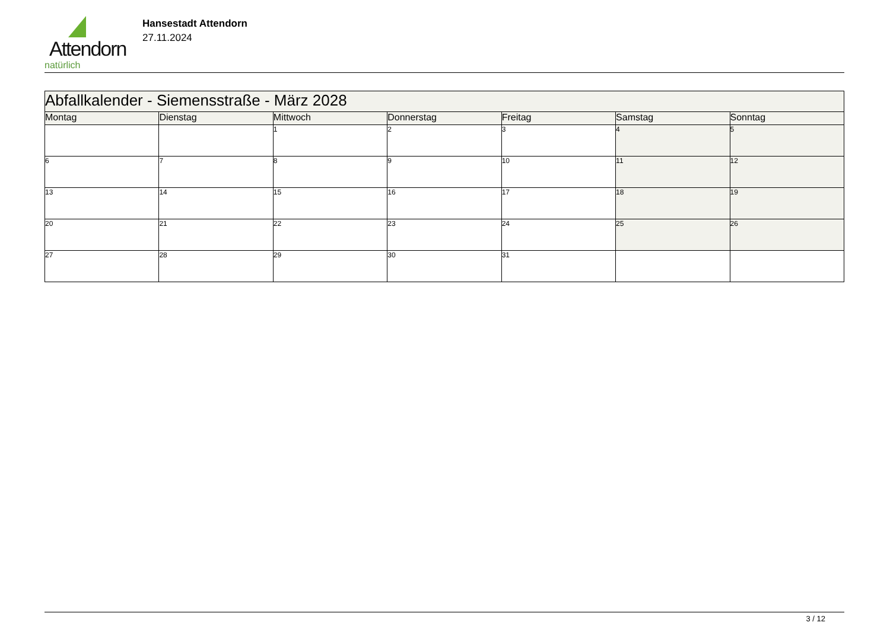Attendorn
natürlich
Hansestadt Attendorn
27.11.2024
| Abfallkalender - Siemensstraße - März 2028 | | | | | | |
| --- | --- | --- | --- | --- | --- | --- |
| Montag | Dienstag | Mittwoch | Donnerstag | Freitag | Samstag | Sonntag |
| | | 1 | 2 | 3 | 4 | 5 |
| 6 | 7 | 8 | 9 | 10 | 11 | 12 |
| 13 | 14 | 15 | 16 | 17 | 18 | 19 |
| 20 | 21 | 22 | 23 | 24 | 25 | 26 |
| 27 | 28 | 29 | 30 | 31 | | |
3 / 12